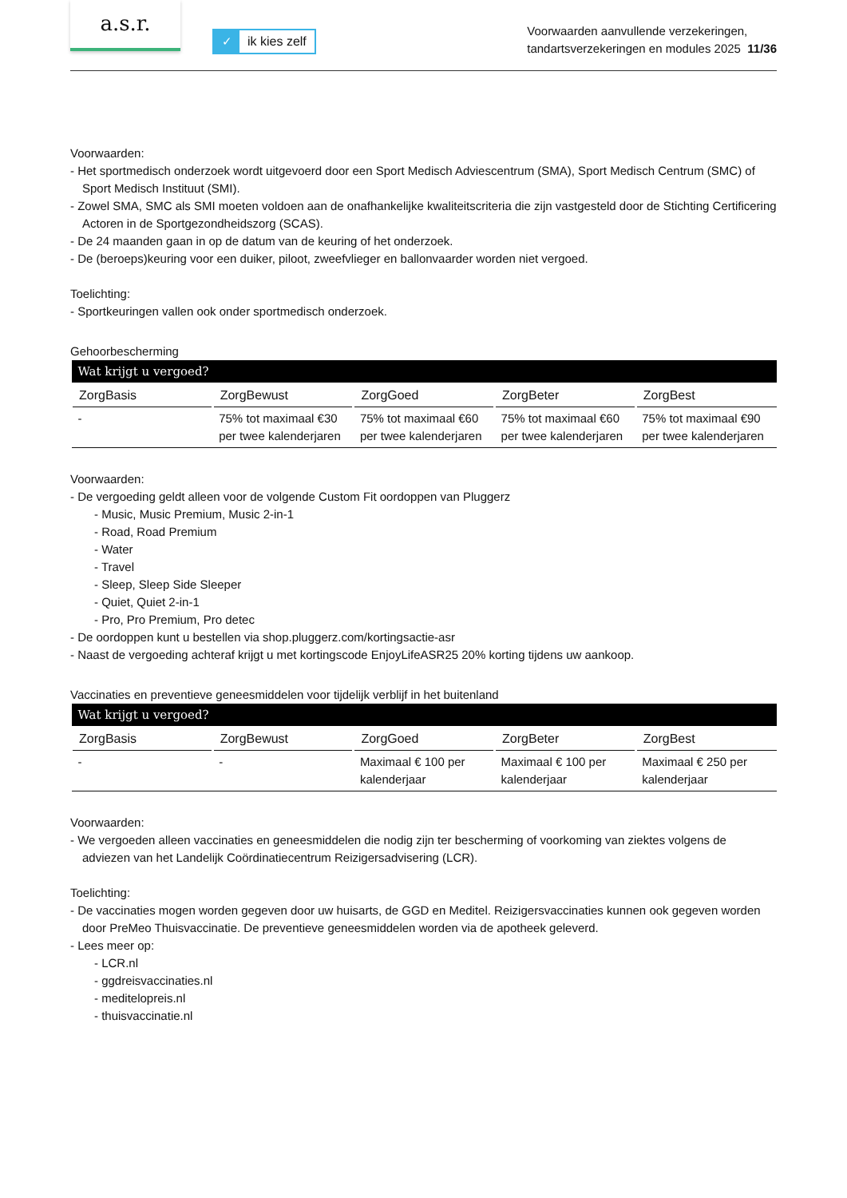a.s.r.
✓ ik kies zelf
Voorwaarden aanvullende verzekeringen,
tandartsverzekeringen en modules 2025 11/36
Voorwaarden:
- Het sportmedisch onderzoek wordt uitgevoerd door een Sport Medisch Adviescentrum (SMA), Sport Medisch Centrum (SMC) of Sport Medisch Instituut (SMI).
- Zowel SMA, SMC als SMI moeten voldoen aan de onafhankelijke kwaliteitscriteria die zijn vastgesteld door de Stichting Certificering Actoren in de Sportgezondheidszorg (SCAS).
- De 24 maanden gaan in op de datum van de keuring of het onderzoek.
- De (beroeps)keuring voor een duiker, piloot, zweefvlieger en ballonvaarder worden niet vergoed.
Toelichting:
- Sportkeuringen vallen ook onder sportmedisch onderzoek.
Gehoorbescherming
| Wat krijgt u vergoed? | | | | |
| --- | --- | --- | --- | --- |
| ZorgBasis | ZorgBewust | ZorgGoed | ZorgBeter | ZorgBest |
| - | 75% tot maximaal €30 per twee kalenderjaren | 75% tot maximaal €60 per twee kalenderjaren | 75% tot maximaal €60 per twee kalenderjaren | 75% tot maximaal €90 per twee kalenderjaren |
Voorwaarden:
- De vergoeding geldt alleen voor de volgende Custom Fit oordoppen van Pluggerz
- Music, Music Premium, Music 2-in-1
- Road, Road Premium
- Water
- Travel
- Sleep, Sleep Side Sleeper
- Quiet, Quiet 2-in-1
- Pro, Pro Premium, Pro detec
- De oordoppen kunt u bestellen via shop.pluggerz.com/kortingsactie-asr
- Naast de vergoeding achteraf krijgt u met kortingscode EnjoyLifeASR25 20% korting tijdens uw aankoop.
Vaccinaties en preventieve geneesmiddelen voor tijdelijk verblijf in het buitenland
| Wat krijgt u vergoed? | | | | |
| --- | --- | --- | --- | --- |
| ZorgBasis | ZorgBewust | ZorgGoed | ZorgBeter | ZorgBest |
| - | - | Maximaal € 100 per kalenderjaar | Maximaal € 100 per kalenderjaar | Maximaal € 250 per kalenderjaar |
Voorwaarden:
- We vergoeden alleen vaccinaties en geneesmiddelen die nodig zijn ter bescherming of voorkoming van ziektes volgens de adviezen van het Landelijk Coördinatiecentrum Reizigersadvisering (LCR).
Toelichting:
- De vaccinaties mogen worden gegeven door uw huisarts, de GGD en Meditel. Reizigersvaccinaties kunnen ook gegeven worden door PreMeo Thuisvaccinatie. De preventieve geneesmiddelen worden via de apotheek geleverd.
- Lees meer op:
- LCR.nl
- ggdreisvaccinaties.nl
- meditelopreis.nl
- thuisvaccinatie.nl